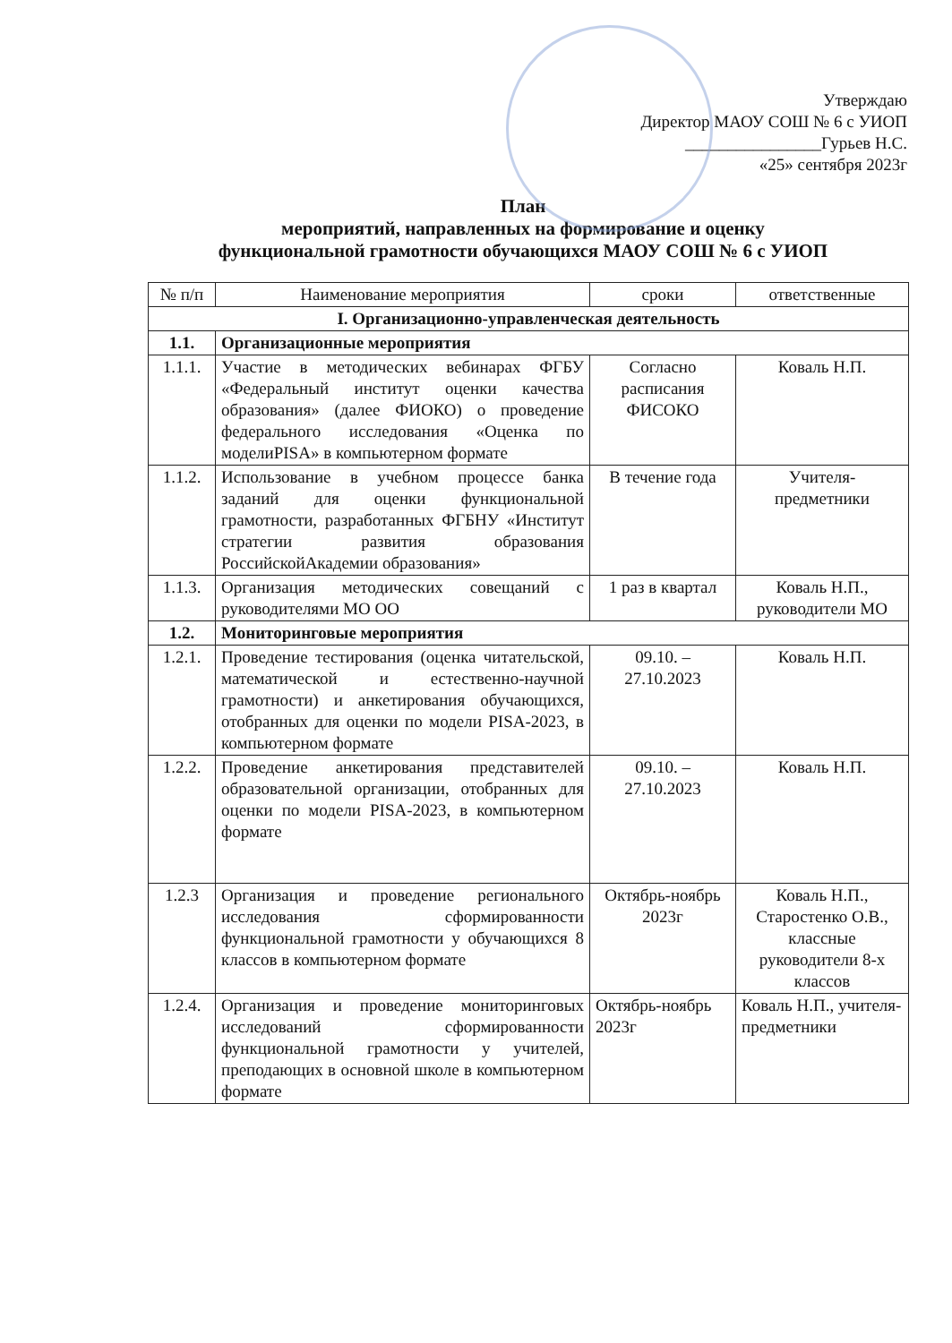Утверждаю
Директор МАОУ СОШ № 6 с УИОП
________________Гурьев Н.С.
«25» сентября 2023г
План
мероприятий, направленных на формирование и оценку
функциональной грамотности обучающихся МАОУ СОШ № 6 с УИОП
| № п/п | Наименование мероприятия | сроки | ответственные |
| --- | --- | --- | --- |
| I. Организационно-управленческая деятельность | | | |
| 1.1. | Организационные мероприятия | | |
| 1.1.1. | Участие в методических вебинарах ФГБУ «Федеральный институт оценки качества образования» (далее ФИОКО) о проведение федерального исследования «Оценка по моделиPISA» в компьютерном формате | Согласно расписания ФИСОКО | Коваль Н.П. |
| 1.1.2. | Использование в учебном процессе банка заданий для оценки функциональной грамотности, разработанных ФГБНУ «Институт стратегии развития образования РоссийскойАкадемии образования» | В течение года | Учителя-предметники |
| 1.1.3. | Организация методических совещаний с руководителями МО ОО | 1 раз в квартал | Коваль Н.П., руководители МО |
| 1.2. | Мониторинговые мероприятия | | |
| 1.2.1. | Проведение тестирования (оценка читательской, математической и естественно-научной грамотности) и анкетирования обучающихся, отобранных для оценки по модели PISA-2023, в компьютерном формате | 09.10. – 27.10.2023 | Коваль Н.П. |
| 1.2.2. | Проведение анкетирования представителей образовательной организации, отобранных для оценки по модели PISA-2023, в компьютерном формате | 09.10. – 27.10.2023 | Коваль Н.П. |
| 1.2.3 | Организация и проведение регионального исследования сформированности функциональной грамотности у обучающихся 8 классов в компьютерном формате | Октябрь-ноябрь 2023г | Коваль Н.П., Старостенко О.В., классные руководители 8-х классов |
| 1.2.4. | Организация и проведение мониторинговых исследований сформированности функциональной грамотности у учителей, преподающих в основной школе в компьютерном формате | Октябрь-ноябрь 2023г | Коваль Н.П., учителя-предметники |